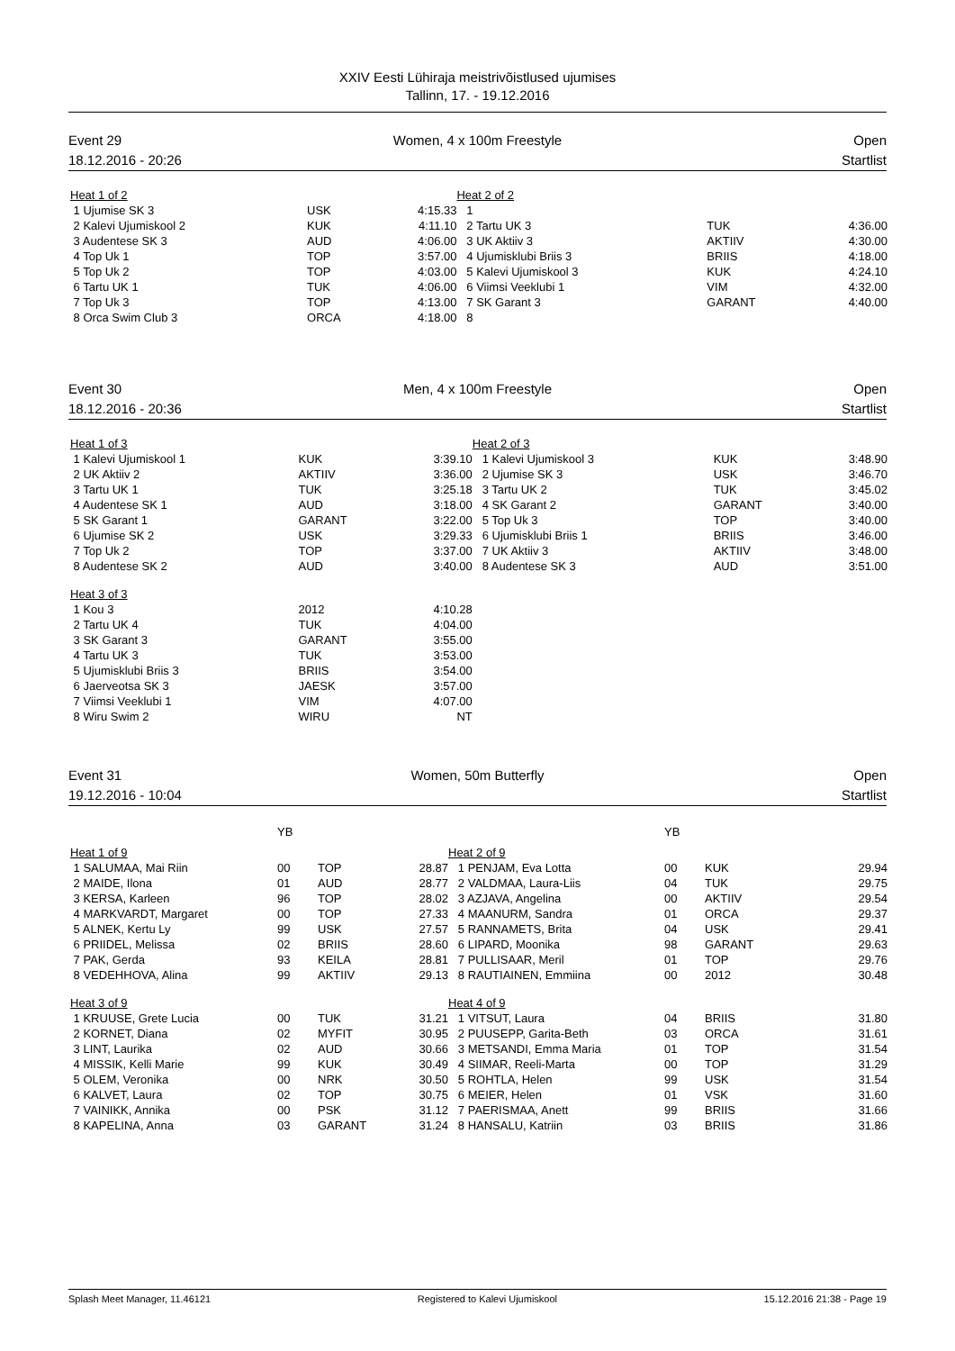XXIV Eesti Lühiraja meistrivõistlused ujumises
Tallinn, 17. - 19.12.2016
Event 29
18.12.2016 - 20:26
Women, 4 x 100m Freestyle Open
Startlist
| Heat 1 of 2 | | | Heat 2 of 2 | | |
| 1 Ujumise SK 3 | USK | 4:15.33 | 1 | | |
| 2 Kalevi Ujumiskool 2 | KUK | 4:11.10 | 2 Tartu UK 3 | TUK | 4:36.00 |
| 3 Audentese SK 3 | AUD | 4:06.00 | 3 UK Aktiiv 3 | AKTIIV | 4:30.00 |
| 4 Top Uk 1 | TOP | 3:57.00 | 4 Ujumisklubi Briis 3 | BRIIS | 4:18.00 |
| 5 Top Uk 2 | TOP | 4:03.00 | 5 Kalevi Ujumiskool 3 | KUK | 4:24.10 |
| 6 Tartu UK 1 | TUK | 4:06.00 | 6 Viimsi Veeklubi 1 | VIM | 4:32.00 |
| 7 Top Uk 3 | TOP | 4:13.00 | 7 SK Garant 3 | GARANT | 4:40.00 |
| 8 Orca Swim Club 3 | ORCA | 4:18.00 | 8 | | |
Event 30
18.12.2016 - 20:36
Men, 4 x 100m Freestyle Open
Startlist
| Heat 1 of 3 | | | Heat 2 of 3 | | |
| 1 Kalevi Ujumiskool 1 | KUK | 3:39.10 | 1 Kalevi Ujumiskool 3 | KUK | 3:48.90 |
| 2 UK Aktiiv 2 | AKTIIV | 3:36.00 | 2 Ujumise SK 3 | USK | 3:46.70 |
| 3 Tartu UK 1 | TUK | 3:25.18 | 3 Tartu UK 2 | TUK | 3:45.02 |
| 4 Audentese SK 1 | AUD | 3:18.00 | 4 SK Garant 2 | GARANT | 3:40.00 |
| 5 SK Garant 1 | GARANT | 3:22.00 | 5 Top Uk 3 | TOP | 3:40.00 |
| 6 Ujumise SK 2 | USK | 3:29.33 | 6 Ujumisklubi Briis 1 | BRIIS | 3:46.00 |
| 7 Top Uk 2 | TOP | 3:37.00 | 7 UK Aktiiv 3 | AKTIIV | 3:48.00 |
| 8 Audentese SK 2 | AUD | 3:40.00 | 8 Audentese SK 3 | AUD | 3:51.00 |
| Heat 3 of 3 | | | | | |
| 1 Kou 3 | 2012 | 4:10.28 | | | |
| 2 Tartu UK 4 | TUK | 4:04.00 | | | |
| 3 SK Garant 3 | GARANT | 3:55.00 | | | |
| 4 Tartu UK 3 | TUK | 3:53.00 | | | |
| 5 Ujumisklubi Briis 3 | BRIIS | 3:54.00 | | | |
| 6 Jaerveotsa SK 3 | JAESK | 3:57.00 | | | |
| 7 Viimsi Veeklubi 1 | VIM | 4:07.00 | | | |
| 8 Wiru Swim 2 | WIRU | NT | | | |
Event 31
19.12.2016 - 10:04
Women, 50m Butterfly Open
Startlist
| | YB | | | | YB | | |
| Heat 1 of 9 | | | | Heat 2 of 9 | | | |
| 1 SALUMAA, Mai Riin | 00 | TOP | 28.87 | 1 PENJAM, Eva Lotta | 00 | KUK | 29.94 |
| 2 MAIDE, Ilona | 01 | AUD | 28.77 | 2 VALDMAA, Laura-Liis | 04 | TUK | 29.75 |
| 3 KERSA, Karleen | 96 | TOP | 28.02 | 3 AZJAVA, Angelina | 00 | AKTIIV | 29.54 |
| 4 MARKVARDT, Margaret | 00 | TOP | 27.33 | 4 MAANURM, Sandra | 01 | ORCA | 29.37 |
| 5 ALNEK, Kertu Ly | 99 | USK | 27.57 | 5 RANNAMETS, Brita | 04 | USK | 29.41 |
| 6 PRIIDEL, Melissa | 02 | BRIIS | 28.60 | 6 LIPARD, Moonika | 98 | GARANT | 29.63 |
| 7 PAK, Gerda | 93 | KEILA | 28.81 | 7 PULLISAAR, Meril | 01 | TOP | 29.76 |
| 8 VEDEHHOVA, Alina | 99 | AKTIIV | 29.13 | 8 RAUTIAINEN, Emmiina | 00 | 2012 | 30.48 |
| Heat 3 of 9 | | | | Heat 4 of 9 | | | |
| 1 KRUUSE, Grete Lucia | 00 | TUK | 31.21 | 1 VITSUT, Laura | 04 | BRIIS | 31.80 |
| 2 KORNET, Diana | 02 | MYFIT | 30.95 | 2 PUUSEPP, Garita-Beth | 03 | ORCA | 31.61 |
| 3 LINT, Laurika | 02 | AUD | 30.66 | 3 METSANDI, Emma Maria | 01 | TOP | 31.54 |
| 4 MISSIK, Kelli Marie | 99 | KUK | 30.49 | 4 SIIMAR, Reeli-Marta | 00 | TOP | 31.29 |
| 5 OLEM, Veronika | 00 | NRK | 30.50 | 5 ROHTLA, Helen | 99 | USK | 31.54 |
| 6 KALVET, Laura | 02 | TOP | 30.75 | 6 MEIER, Helen | 01 | VSK | 31.60 |
| 7 VAINIKK, Annika | 00 | PSK | 31.12 | 7 PAERISMAA, Anett | 99 | BRIIS | 31.66 |
| 8 KAPELINA, Anna | 03 | GARANT | 31.24 | 8 HANSALU, Katriin | 03 | BRIIS | 31.86 |
Splash Meet Manager, 11.46121 Registered to Kalevi Ujumiskool 15.12.2016 21:38 - Page 19